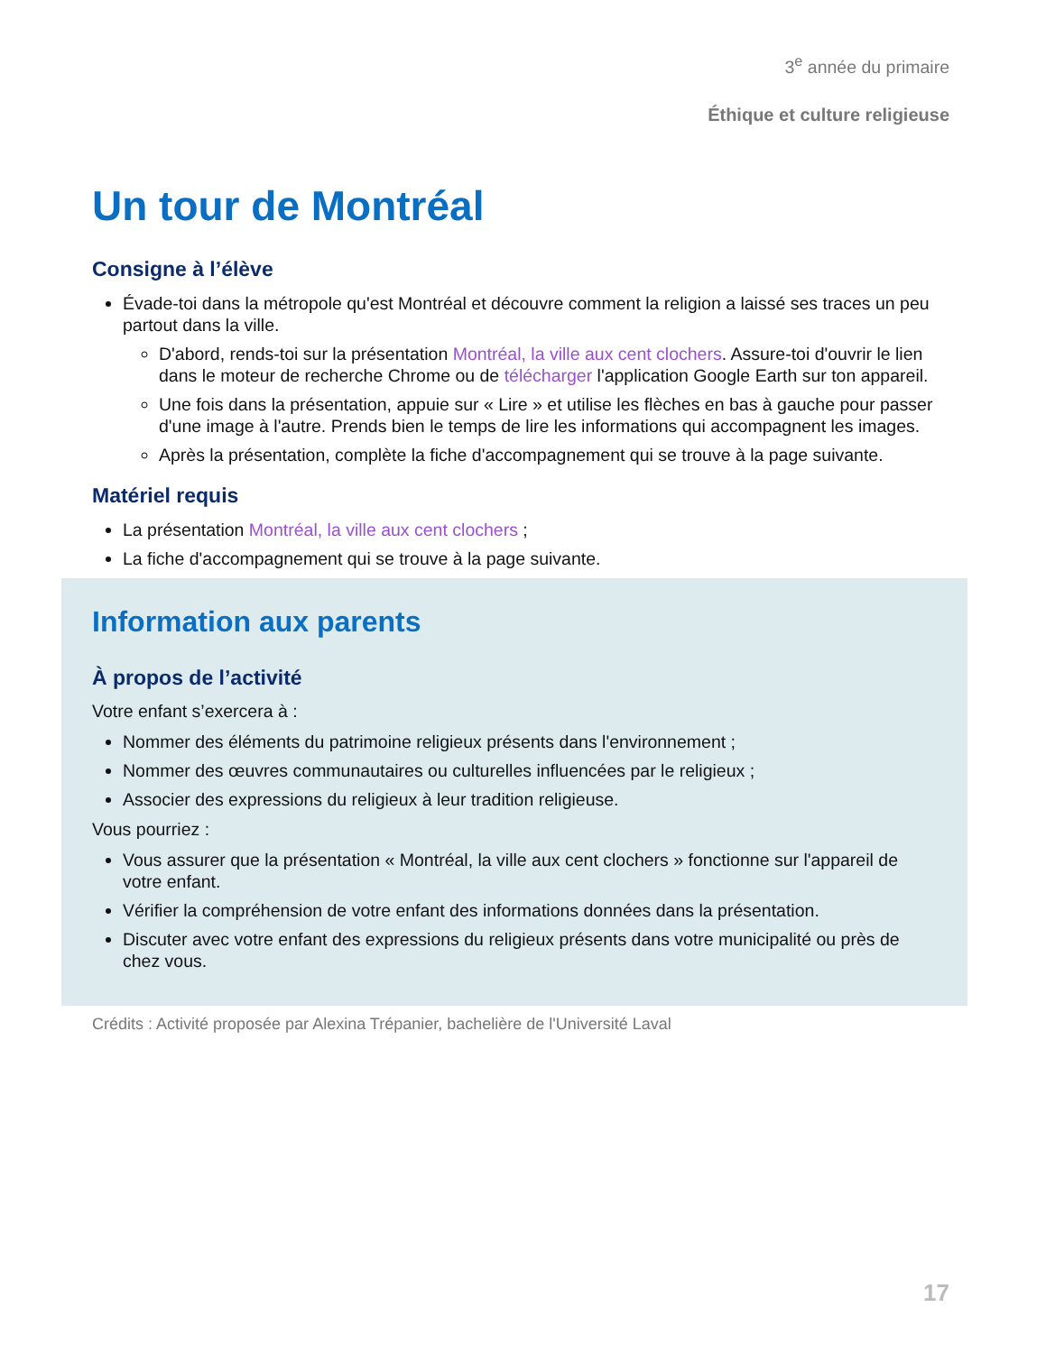3<sup>e</sup> année du primaire
Éthique et culture religieuse
Un tour de Montréal
Consigne à l’élève
Évade-toi dans la métropole qu'est Montréal et découvre comment la religion a laissé ses traces un peu partout dans la ville.
D'abord, rends-toi sur la présentation Montréal, la ville aux cent clochers. Assure-toi d'ouvrir le lien dans le moteur de recherche Chrome ou de télécharger l'application Google Earth sur ton appareil.
Une fois dans la présentation, appuie sur « Lire » et utilise les flèches en bas à gauche pour passer d'une image à l'autre. Prends bien le temps de lire les informations qui accompagnent les images.
Après la présentation, complète la fiche d'accompagnement qui se trouve à la page suivante.
Matériel requis
La présentation Montréal, la ville aux cent clochers ;
La fiche d'accompagnement qui se trouve à la page suivante.
Information aux parents
À propos de l’activité
Votre enfant s’exercera à :
Nommer des éléments du patrimoine religieux présents dans l'environnement ;
Nommer des œuvres communautaires ou culturelles influencées par le religieux ;
Associer des expressions du religieux à leur tradition religieuse.
Vous pourriez :
Vous assurer que la présentation « Montréal, la ville aux cent clochers » fonctionne sur l'appareil de votre enfant.
Vérifier la compréhension de votre enfant des informations données dans la présentation.
Discuter avec votre enfant des expressions du religieux présents dans votre municipalité ou près de chez vous.
Crédits : Activité proposée par Alexina Trépanier, bachelière de l'Université Laval
17